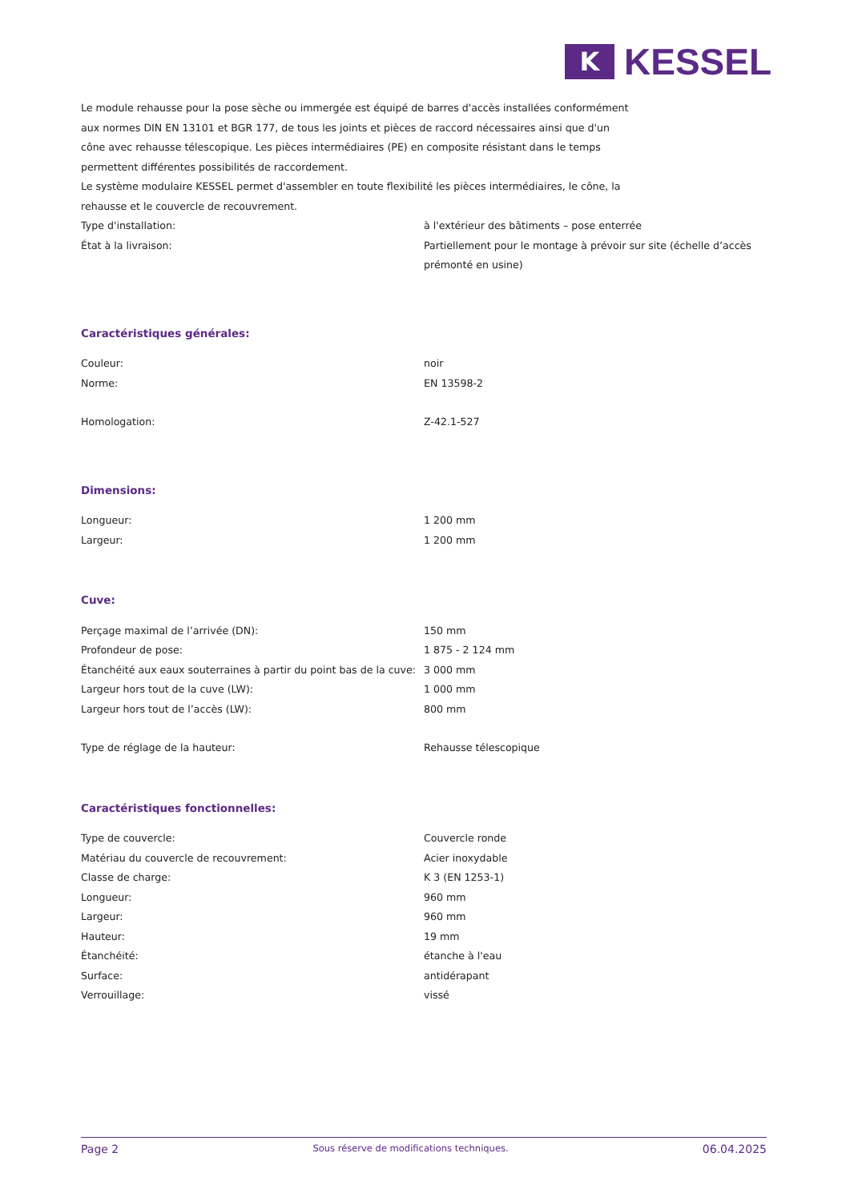K
KESSEL
Le module rehausse pour la pose sèche ou immergée est équipé de barres d'accès installées conformément aux normes DIN EN 13101 et BGR 177, de tous les joints et pièces de raccord nécessaires ainsi que d'un cône avec rehausse télescopique. Les pièces intermédiaires (PE) en composite résistant dans le temps permettent différentes possibilités de raccordement.
Le système modulaire KESSEL permet d'assembler en toute flexibilité les pièces intermédiaires, le cône, la rehausse et le couvercle de recouvrement.
| Type d'installation: | à l'extérieur des bâtiments – pose enterrée |
| État à la livraison: | Partiellement pour le montage à prévoir sur site (échelle d’accès prémonté en usine) |
Caractéristiques générales:
| Couleur: | noir |
| Norme: | EN 13598-2 |
| Homologation: | Z-42.1-527 |
Dimensions:
| Longueur: | 1 200 mm |
| Largeur: | 1 200 mm |
Cuve:
| Perçage maximal de l’arrivée (DN): | 150 mm |
| Profondeur de pose: | 1 875 - 2 124 mm |
| Étanchéité aux eaux souterraines à partir du point bas de la cuve: | 3 000 mm |
| Largeur hors tout de la cuve (LW): | 1 000 mm |
| Largeur hors tout de l’accès (LW): | 800 mm |
| Type de réglage de la hauteur: | Rehausse télescopique |
Caractéristiques fonctionnelles:
| Type de couvercle: | Couvercle ronde |
| Matériau du couvercle de recouvrement: | Acier inoxydable |
| Classe de charge: | K 3 (EN 1253-1) |
| Longueur: | 960 mm |
| Largeur: | 960 mm |
| Hauteur: | 19 mm |
| Étanchéité: | étanche à l'eau |
| Surface: | antidérapant |
| Verrouillage: | vissé |
Page 2 Sous réserve de modifications techniques. 06.04.2025